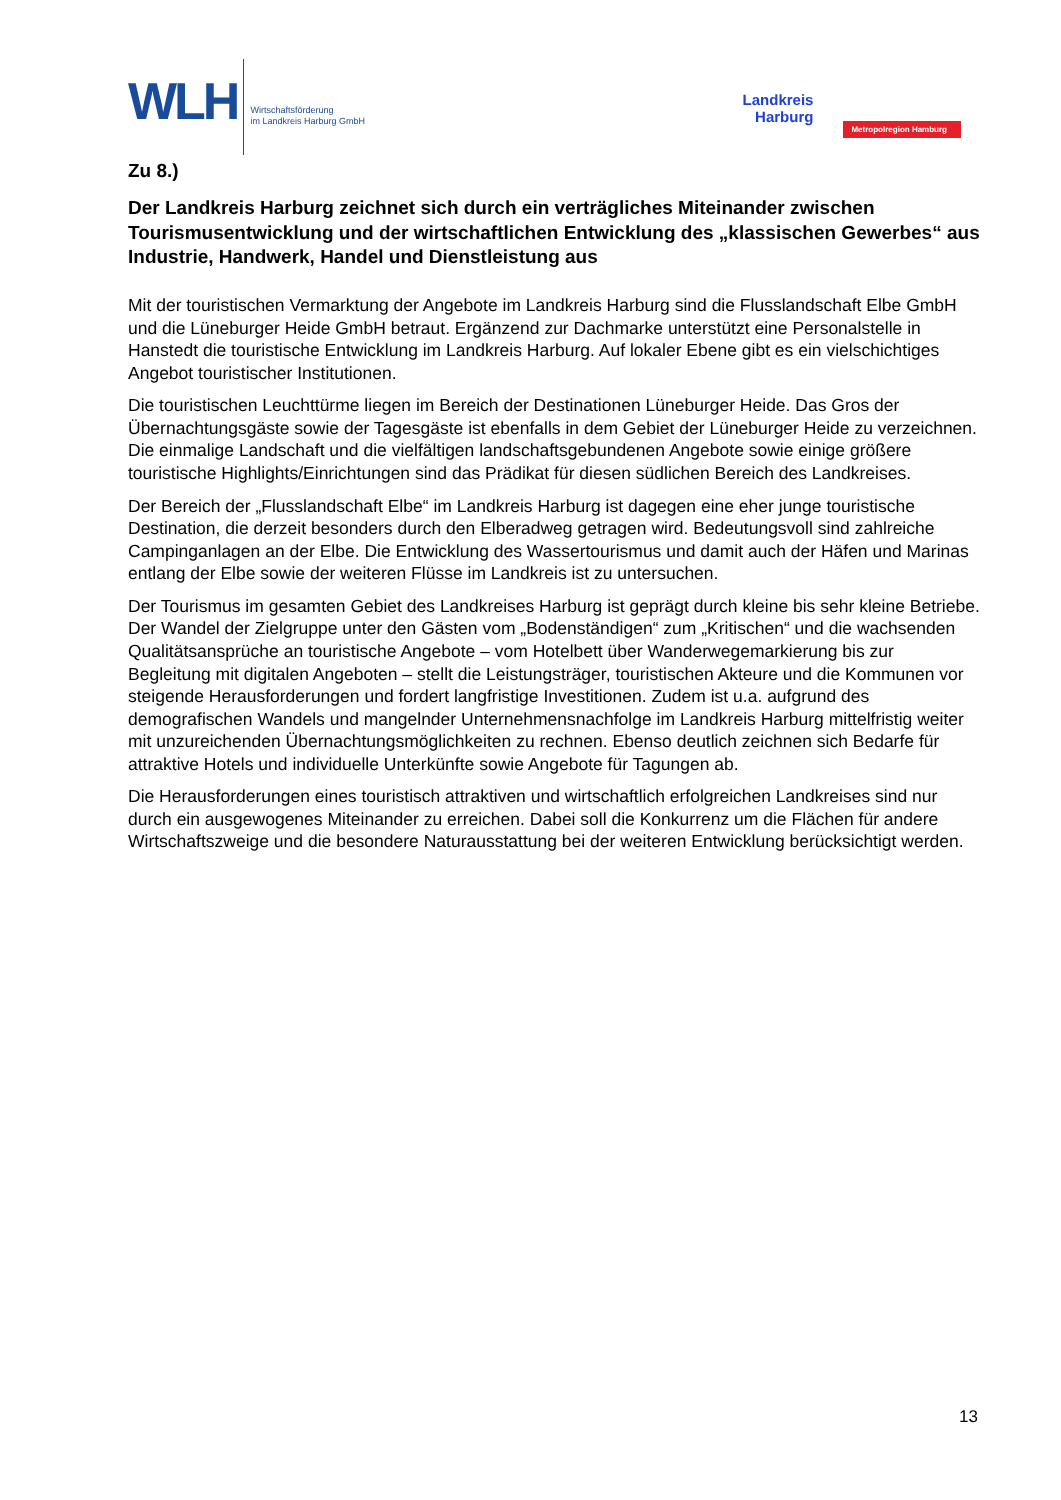WLH
Wirtschaftsförderung
im Landkreis Harburg GmbH
Landkreis
Harburg
Metropolregion Hamburg
Zu 8.)
Der Landkreis Harburg zeichnet sich durch ein verträgliches Miteinander zwischen Tourismusentwicklung und der wirtschaftlichen Entwicklung des „klassischen Gewerbes“ aus Industrie, Handwerk, Handel und Dienstleistung aus
Mit der touristischen Vermarktung der Angebote im Landkreis Harburg sind die Flusslandschaft Elbe GmbH und die Lüneburger Heide GmbH betraut. Ergänzend zur Dachmarke unterstützt eine Personalstelle in Hanstedt die touristische Entwicklung im Landkreis Harburg. Auf lokaler Ebene gibt es ein vielschichtiges Angebot touristischer Institutionen.
Die touristischen Leuchttürme liegen im Bereich der Destinationen Lüneburger Heide. Das Gros der Übernachtungsgäste sowie der Tagesgäste ist ebenfalls in dem Gebiet der Lüneburger Heide zu verzeichnen. Die einmalige Landschaft und die vielfältigen landschaftsgebundenen Angebote sowie einige größere touristische Highlights/Einrichtungen sind das Prädikat für diesen südlichen Bereich des Landkreises.
Der Bereich der „Flusslandschaft Elbe“ im Landkreis Harburg ist dagegen eine eher junge touristische Destination, die derzeit besonders durch den Elberadweg getragen wird. Bedeutungsvoll sind zahlreiche Campinganlagen an der Elbe. Die Entwicklung des Wassertourismus und damit auch der Häfen und Marinas entlang der Elbe sowie der weiteren Flüsse im Landkreis ist zu untersuchen.
Der Tourismus im gesamten Gebiet des Landkreises Harburg ist geprägt durch kleine bis sehr kleine Betriebe. Der Wandel der Zielgruppe unter den Gästen vom „Bodenständigen“ zum „Kritischen“ und die wachsenden Qualitätsansprüche an touristische Angebote – vom Hotelbett über Wanderwegemarkierung bis zur Begleitung mit digitalen Angeboten – stellt die Leistungsträger, touristischen Akteure und die Kommunen vor steigende Herausforderungen und fordert langfristige Investitionen. Zudem ist u.a. aufgrund des demografischen Wandels und mangelnder Unternehmensnachfolge im Landkreis Harburg mittelfristig weiter mit unzureichenden Übernachtungsmöglichkeiten zu rechnen. Ebenso deutlich zeichnen sich Bedarfe für attraktive Hotels und individuelle Unterkünfte sowie Angebote für Tagungen ab.
Die Herausforderungen eines touristisch attraktiven und wirtschaftlich erfolgreichen Landkreises sind nur durch ein ausgewogenes Miteinander zu erreichen. Dabei soll die Konkurrenz um die Flächen für andere Wirtschaftszweige und die besondere Naturausstattung bei der weiteren Entwicklung berücksichtigt werden.
13